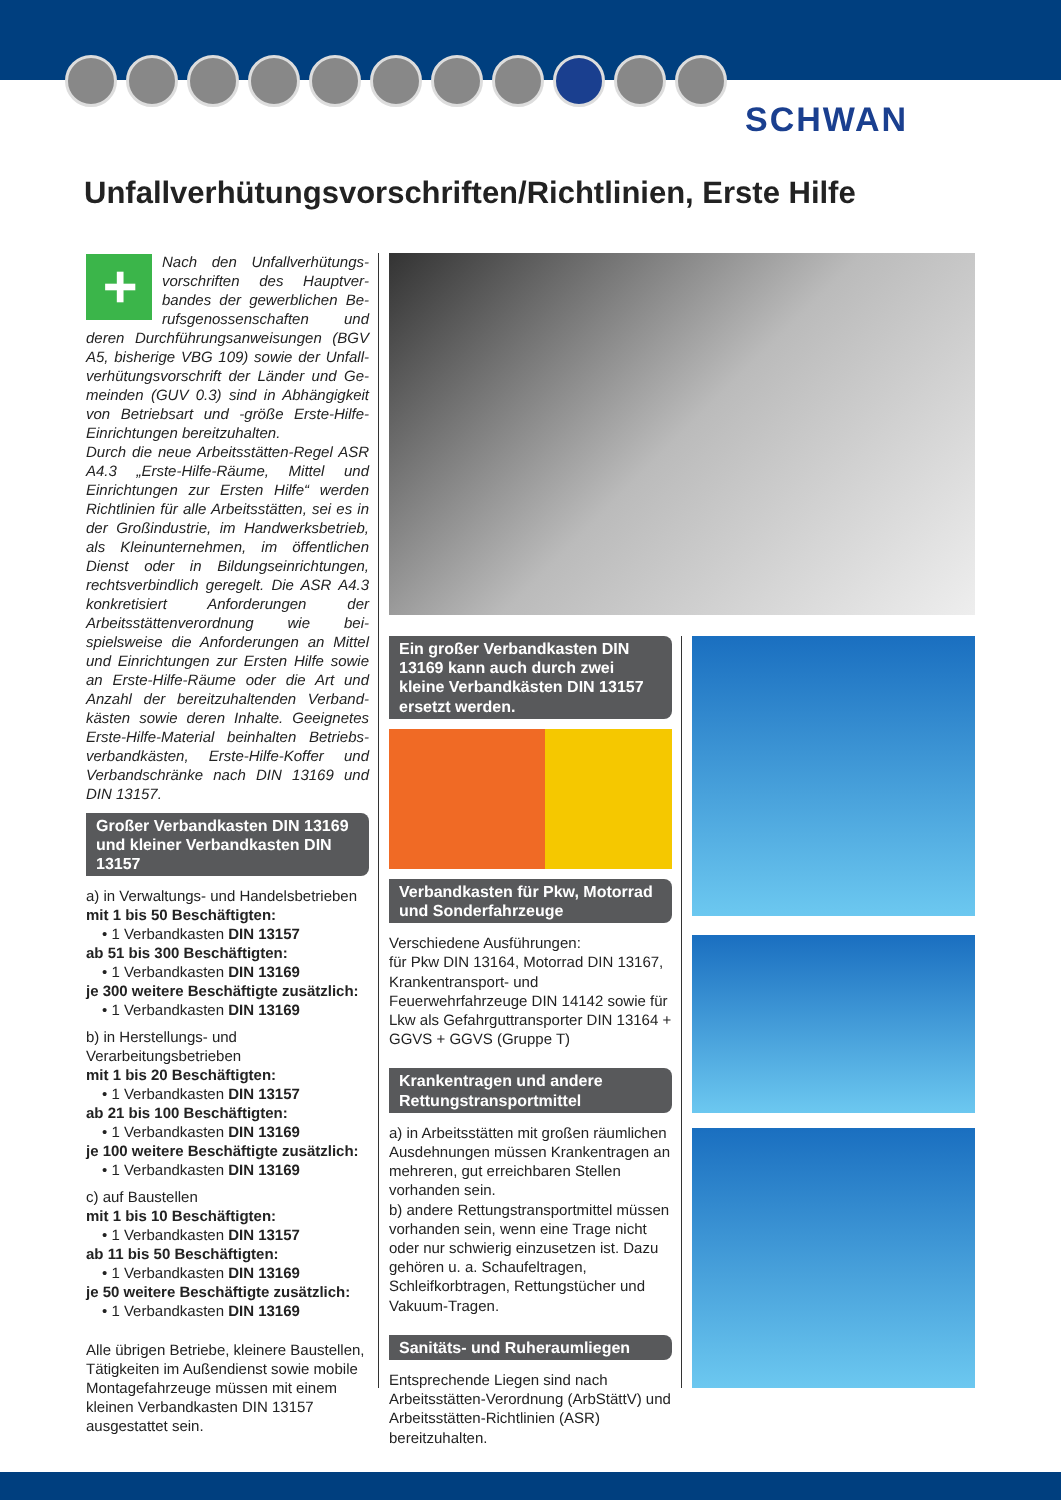SCHWAN
Unfallverhütungsvorschriften/Richtlinien, Erste Hilfe
+ Nach den Unfallverhütungs­vorschriften des Hauptver­bandes der gewerblichen Be­rufsgenossenschaften und deren Durchführungsanweisungen (BGV A5, bisherige VBG 109) sowie der Unfall­verhütungsvorschrift der Länder und Ge­meinden (GUV 0.3) sind in Abhängigkeit von Betriebsart und -größe Erste-Hilfe-Einrichtungen bereitzuhalten.
Durch die neue Arbeitsstätten-Regel ASR A4.3 „Erste-Hilfe-Räume, Mittel und Einrichtungen zur Ersten Hilfe“ werden Richtlinien für alle Arbeitsstätten, sei es in der Großindustrie, im Handwerksbe­trieb, als Kleinunternehmen, im öffent­lichen Dienst oder in Bildungseinrich­tungen, rechtsverbindlich geregelt. Die ASR A4.3 konkretisiert Anforderungen der Arbeitsstättenverordnung wie bei­spielsweise die Anforderungen an Mittel und Einrichtungen zur Ersten Hilfe sowie an Erste-Hilfe-Räume oder die Art und Anzahl der bereitzuhaltenden Verband­kästen sowie deren Inhalte. Geeignetes Erste-Hilfe-Material beinhalten Betriebs­verbandkästen, Erste-Hilfe-Koffer und Verbandschränke nach DIN 13169 und DIN 13157.
Großer Verbandkasten DIN 13169 und kleiner Verbandkasten DIN 13157
a) in Verwaltungs- und Handelsbetrieben
mit 1 bis 50 Beschäftigten:
• 1 Verbandkasten DIN 13157
ab 51 bis 300 Beschäftigten:
• 1 Verbandkasten DIN 13169
je 300 weitere Beschäftigte zusätzlich:
• 1 Verbandkasten DIN 13169
b) in Herstellungs- und Verarbeitungsbetrieben
mit 1 bis 20 Beschäftigten:
• 1 Verbandkasten DIN 13157
ab 21 bis 100 Beschäftigten:
• 1 Verbandkasten DIN 13169
je 100 weitere Beschäftigte zusätzlich:
• 1 Verbandkasten DIN 13169
c) auf Baustellen
mit 1 bis 10 Beschäftigten:
• 1 Verbandkasten DIN 13157
ab 11 bis 50 Beschäftigten:
• 1 Verbandkasten DIN 13169
je 50 weitere Beschäftigte zusätzlich:
• 1 Verbandkasten DIN 13169
Alle übrigen Betriebe, kleinere Baustellen, Tätigkeiten im Außendienst sowie mobile Montagefahrzeuge müssen mit einem kleinen Verbandkasten DIN 13157 ausgestattet sein.
Ein großer Verbandkasten DIN 13169 kann auch durch zwei kleine Verband­kästen DIN 13157 ersetzt werden.
Verbandkasten für Pkw, Motorrad und Sonderfahrzeuge
Verschiedene Ausführungen:
für Pkw DIN 13164, Motorrad DIN 13167, Krankentransport- und Feuerwehrfahrzeuge DIN 14142 sowie für Lkw als Gefahrgut­transporter DIN 13164 + GGVS + GGVS (Gruppe T)
Krankentragen und andere Rettungstransportmittel
a) in Arbeitsstätten mit großen räumlichen Ausdehnungen müssen Krankentragen an mehreren, gut erreichbaren Stellen vorhanden sein.
b) andere Rettungstransportmittel müssen vorhanden sein, wenn eine Trage nicht oder nur schwierig einzusetzen ist. Dazu gehören u. a. Schaufeltragen, Schleifkorbtragen, Rettungstücher und Vakuum-Tragen.
Sanitäts- und Ruheraumliegen
Entsprechende Liegen sind nach Arbeitsstätten-Verordnung (ArbStättV) und Arbeitsstätten-Richtlinien (ASR) bereitzuhalten.